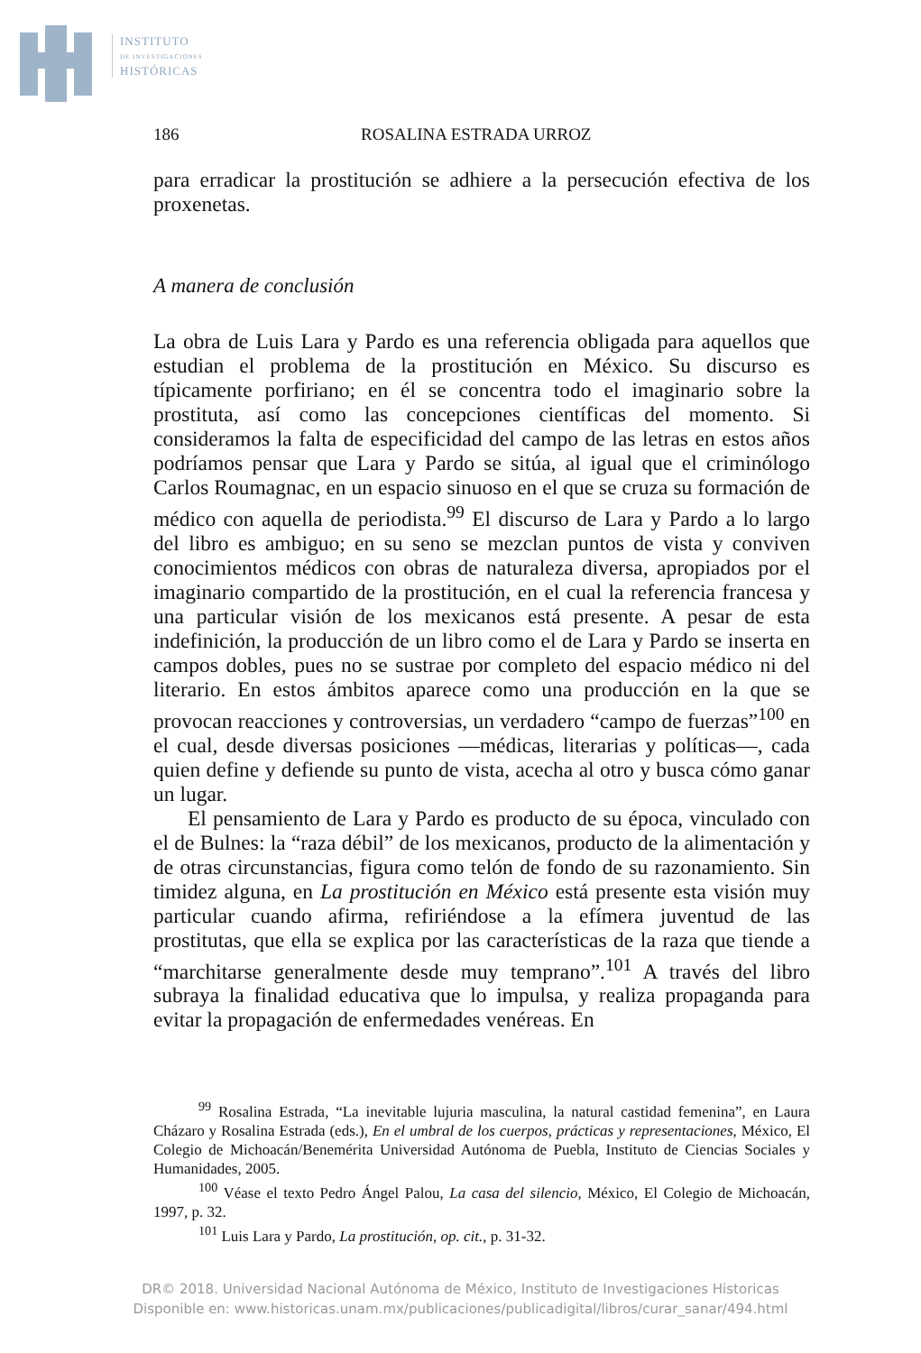INSTITUTO
DE INVESTIGACIONES
HISTÓRICAS
186 ROSALINA ESTRADA URROZ
para erradicar la prostitución se adhiere a la persecución efectiva de los proxenetas.
A manera de conclusión
La obra de Luis Lara y Pardo es una referencia obligada para aquellos que estudian el problema de la prostitución en México. Su discurso es típicamente porfiriano; en él se concentra todo el imaginario sobre la prostituta, así como las concepciones científicas del momento. Si consideramos la falta de especificidad del campo de las letras en estos años podríamos pensar que Lara y Pardo se sitúa, al igual que el criminólogo Carlos Roumagnac, en un espacio sinuoso en el que se cruza su formación de médico con aquella de periodista.<sup>99</sup> El discurso de Lara y Pardo a lo largo del libro es ambiguo; en su seno se mezclan puntos de vista y conviven conocimientos médicos con obras de naturaleza diversa, apropiados por el imaginario compartido de la prostitución, en el cual la referencia francesa y una particular visión de los mexicanos está presente. A pesar de esta indefinición, la producción de un libro como el de Lara y Pardo se inserta en campos dobles, pues no se sustrae por completo del espacio médico ni del literario. En estos ámbitos aparece como una producción en la que se provocan reacciones y controversias, un verdadero “campo de fuerzas”<sup>100</sup> en el cual, desde diversas posiciones —médicas, literarias y políticas—, cada quien define y defiende su punto de vista, acecha al otro y busca cómo ganar un lugar.
El pensamiento de Lara y Pardo es producto de su época, vinculado con el de Bulnes: la “raza débil” de los mexicanos, producto de la alimentación y de otras circunstancias, figura como telón de fondo de su razonamiento. Sin timidez alguna, en La prostitución en México está presente esta visión muy particular cuando afirma, refiriéndose a la efímera juventud de las prostitutas, que ella se explica por las características de la raza que tiende a “marchitarse generalmente desde muy temprano”.<sup>101</sup> A través del libro subraya la finalidad educativa que lo impulsa, y realiza propaganda para evitar la propagación de enfermedades venéreas. En
<sup>99</sup> Rosalina Estrada, “La inevitable lujuria masculina, la natural castidad femenina”, en Laura Cházaro y Rosalina Estrada (eds.), En el umbral de los cuerpos, prácticas y representaciones, México, El Colegio de Michoacán/Benemérita Universidad Autónoma de Puebla, Instituto de Ciencias Sociales y Humanidades, 2005.
<sup>100</sup> Véase el texto Pedro Ángel Palou, La casa del silencio, México, El Colegio de Michoacán, 1997, p. 32.
<sup>101</sup> Luis Lara y Pardo, La prostitución, op. cit., p. 31-32.
DR© 2018. Universidad Nacional Autónoma de México, Instituto de Investigaciones Historicas
Disponible en: www.historicas.unam.mx/publicaciones/publicadigital/libros/curar_sanar/494.html